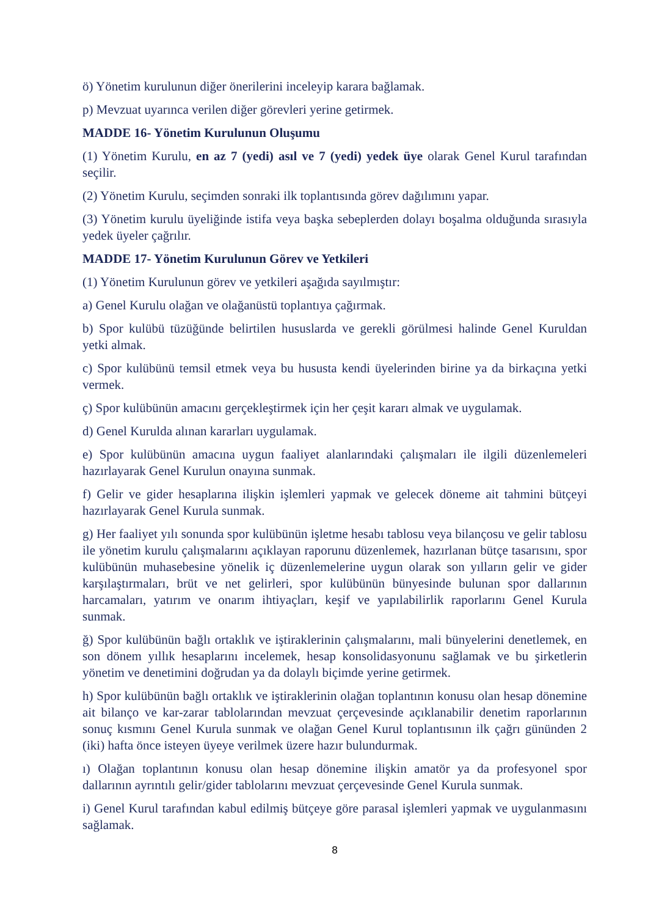ö) Yönetim kurulunun diğer önerilerini inceleyip karara bağlamak.
p) Mevzuat uyarınca verilen diğer görevleri yerine getirmek.
MADDE 16- Yönetim Kurulunun Oluşumu
(1) Yönetim Kurulu, en az 7 (yedi) asıl ve 7 (yedi) yedek üye olarak Genel Kurul tarafından seçilir.
(2) Yönetim Kurulu, seçimden sonraki ilk toplantısında görev dağılımını yapar.
(3) Yönetim kurulu üyeliğinde istifa veya başka sebeplerden dolayı boşalma olduğunda sırasıyla yedek üyeler çağrılır.
MADDE 17- Yönetim Kurulunun Görev ve Yetkileri
(1) Yönetim Kurulunun görev ve yetkileri aşağıda sayılmıştır:
a) Genel Kurulu olağan ve olağanüstü toplantıya çağırmak.
b) Spor kulübü tüzüğünde belirtilen hususlarda ve gerekli görülmesi halinde Genel Kuruldan yetki almak.
c) Spor kulübünü temsil etmek veya bu hususta kendi üyelerinden birine ya da birkaçına yetki vermek.
ç) Spor kulübünün amacını gerçekleştirmek için her çeşit kararı almak ve uygulamak.
d) Genel Kurulda alınan kararları uygulamak.
e) Spor kulübünün amacına uygun faaliyet alanlarındaki çalışmaları ile ilgili düzenlemeleri hazırlayarak Genel Kurulun onayına sunmak.
f) Gelir ve gider hesaplarına ilişkin işlemleri yapmak ve gelecek döneme ait tahmini bütçeyi hazırlayarak Genel Kurula sunmak.
g) Her faaliyet yılı sonunda spor kulübünün işletme hesabı tablosu veya bilançosu ve gelir tablosu ile yönetim kurulu çalışmalarını açıklayan raporunu düzenlemek, hazırlanan bütçe tasarısını, spor kulübünün muhasebesine yönelik iç düzenlemelerine uygun olarak son yılların gelir ve gider karşılaştırmaları, brüt ve net gelirleri, spor kulübünün bünyesinde bulunan spor dallarının harcamaları, yatırım ve onarım ihtiyaçları, keşif ve yapılabilirlik raporlarını Genel Kurula sunmak.
ğ) Spor kulübünün bağlı ortaklık ve iştiraklerinin çalışmalarını, mali bünyelerini denetlemek, en son dönem yıllık hesaplarını incelemek, hesap konsolidasyonunu sağlamak ve bu şirketlerin yönetim ve denetimini doğrudan ya da dolaylı biçimde yerine getirmek.
h) Spor kulübünün bağlı ortaklık ve iştiraklerinin olağan toplantının konusu olan hesap dönemine ait bilanço ve kar-zarar tablolarından mevzuat çerçevesinde açıklanabilir denetim raporlarının sonuç kısmını Genel Kurula sunmak ve olağan Genel Kurul toplantısının ilk çağrı gününden 2 (iki) hafta önce isteyen üyeye verilmek üzere hazır bulundurmak.
ı) Olağan toplantının konusu olan hesap dönemine ilişkin amatör ya da profesyonel spor dallarının ayrıntılı gelir/gider tablolarını mevzuat çerçevesinde Genel Kurula sunmak.
i) Genel Kurul tarafından kabul edilmiş bütçeye göre parasal işlemleri yapmak ve uygulanmasını sağlamak.
8